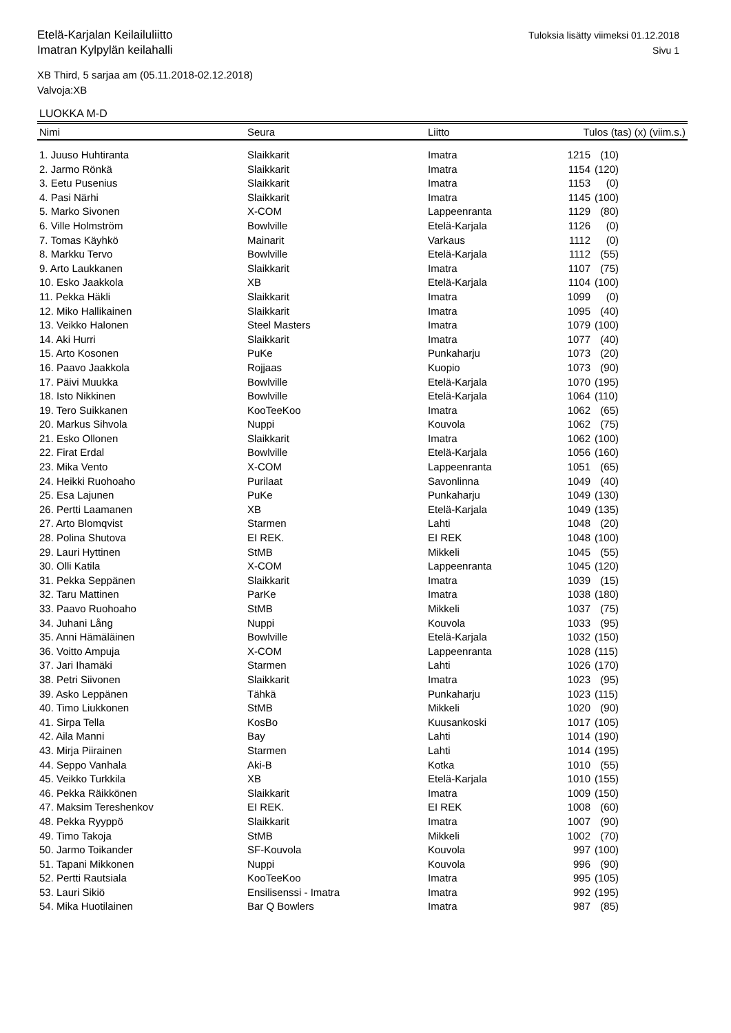Tuloksia lisätty viimeksi 01.12.2018
Sivu 1
Etelä-Karjalan Keilailuliitto
Imatran Kylpylän keilahalli
XB Third, 5 sarjaa am (05.11.2018-02.12.2018)
Valvoja:XB
LUOKKA M-D
| Nimi | Seura | Liitto | Tulos (tas) (x) (viim.s.) | |
| --- | --- | --- | --- | --- |
| 1. Juuso Huhtiranta | Slaikkarit | Imatra | 1215 | (10) |
| 2. Jarmo Rönkä | Slaikkarit | Imatra | 1154 | (120) |
| 3. Eetu Pusenius | Slaikkarit | Imatra | 1153 | (0) |
| 4. Pasi Närhi | Slaikkarit | Imatra | 1145 | (100) |
| 5. Marko Sivonen | X-COM | Lappeenranta | 1129 | (80) |
| 6. Ville Holmström | Bowlville | Etelä-Karjala | 1126 | (0) |
| 7. Tomas Käyhkö | Mainarit | Varkaus | 1112 | (0) |
| 8. Markku Tervo | Bowlville | Etelä-Karjala | 1112 | (55) |
| 9. Arto Laukkanen | Slaikkarit | Imatra | 1107 | (75) |
| 10. Esko Jaakkola | XB | Etelä-Karjala | 1104 | (100) |
| 11. Pekka Häkli | Slaikkarit | Imatra | 1099 | (0) |
| 12. Miko Hallikainen | Slaikkarit | Imatra | 1095 | (40) |
| 13. Veikko Halonen | Steel Masters | Imatra | 1079 | (100) |
| 14. Aki Hurri | Slaikkarit | Imatra | 1077 | (40) |
| 15. Arto Kosonen | PuKe | Punkaharju | 1073 | (20) |
| 16. Paavo Jaakkola | Rojjaas | Kuopio | 1073 | (90) |
| 17. Päivi Muukka | Bowlville | Etelä-Karjala | 1070 | (195) |
| 18. Isto Nikkinen | Bowlville | Etelä-Karjala | 1064 | (110) |
| 19. Tero Suikkanen | KooTeeKoo | Imatra | 1062 | (65) |
| 20. Markus Sihvola | Nuppi | Kouvola | 1062 | (75) |
| 21. Esko Ollonen | Slaikkarit | Imatra | 1062 | (100) |
| 22. Firat Erdal | Bowlville | Etelä-Karjala | 1056 | (160) |
| 23. Mika Vento | X-COM | Lappeenranta | 1051 | (65) |
| 24. Heikki Ruohoaho | Purilaat | Savonlinna | 1049 | (40) |
| 25. Esa Lajunen | PuKe | Punkaharju | 1049 | (130) |
| 26. Pertti Laamanen | XB | Etelä-Karjala | 1049 | (135) |
| 27. Arto Blomqvist | Starmen | Lahti | 1048 | (20) |
| 28. Polina Shutova | EI REK. | EI REK | 1048 | (100) |
| 29. Lauri Hyttinen | StMB | Mikkeli | 1045 | (55) |
| 30. Olli Katila | X-COM | Lappeenranta | 1045 | (120) |
| 31. Pekka Seppänen | Slaikkarit | Imatra | 1039 | (15) |
| 32. Taru Mattinen | ParKe | Imatra | 1038 | (180) |
| 33. Paavo Ruohoaho | StMB | Mikkeli | 1037 | (75) |
| 34. Juhani Lång | Nuppi | Kouvola | 1033 | (95) |
| 35. Anni Hämäläinen | Bowlville | Etelä-Karjala | 1032 | (150) |
| 36. Voitto Ampuja | X-COM | Lappeenranta | 1028 | (115) |
| 37. Jari Ihamäki | Starmen | Lahti | 1026 | (170) |
| 38. Petri Siivonen | Slaikkarit | Imatra | 1023 | (95) |
| 39. Asko Leppänen | Tähkä | Punkaharju | 1023 | (115) |
| 40. Timo Liukkonen | StMB | Mikkeli | 1020 | (90) |
| 41. Sirpa Tella | KosBo | Kuusankoski | 1017 | (105) |
| 42. Aila Manni | Bay | Lahti | 1014 | (190) |
| 43. Mirja Piirainen | Starmen | Lahti | 1014 | (195) |
| 44. Seppo Vanhala | Aki-B | Kotka | 1010 | (55) |
| 45. Veikko Turkkila | XB | Etelä-Karjala | 1010 | (155) |
| 46. Pekka Räikkönen | Slaikkarit | Imatra | 1009 | (150) |
| 47. Maksim Tereshenkov | EI REK. | EI REK | 1008 | (60) |
| 48. Pekka Ryyppö | Slaikkarit | Imatra | 1007 | (90) |
| 49. Timo Takoja | StMB | Mikkeli | 1002 | (70) |
| 50. Jarmo Toikander | SF-Kouvola | Kouvola | 997 | (100) |
| 51. Tapani Mikkonen | Nuppi | Kouvola | 996 | (90) |
| 52. Pertti Rautsiala | KooTeeKoo | Imatra | 995 | (105) |
| 53. Lauri Sikiö | Ensilisenssi - Imatra | Imatra | 992 | (195) |
| 54. Mika Huotilainen | Bar Q Bowlers | Imatra | 987 | (85) |